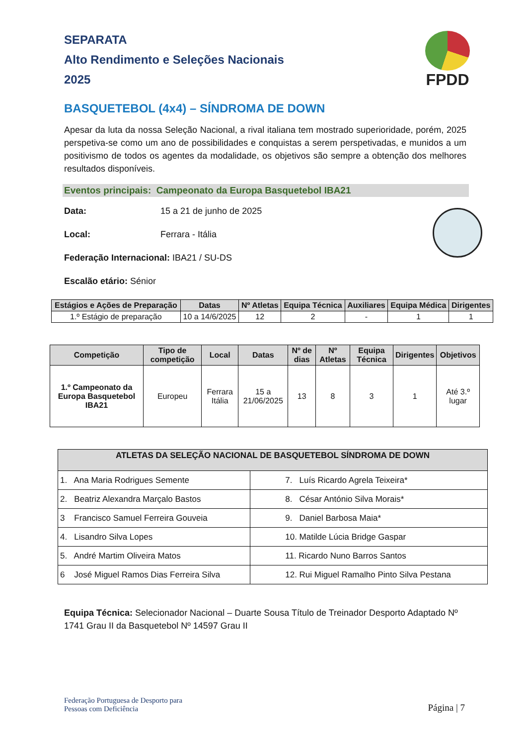SEPARATA
Alto Rendimento e Seleções Nacionais
2025
FPDD
BASQUETEBOL (4x4) – SÍNDROMA DE DOWN
Apesar da luta da nossa Seleção Nacional, a rival italiana tem mostrado superioridade, porém, 2025 perspetiva-se como um ano de possibilidades e conquistas a serem perspetivadas, e munidos a um positivismo de todos os agentes da modalidade, os objetivos são sempre a obtenção dos melhores resultados disponíveis.
Eventos principais: Campeonato da Europa Basquetebol IBA21
Data: 15 a 21 de junho de 2025
Local: Ferrara - Itália
Federação Internacional: IBA21 / SU-DS
Escalão etário: Sénior
| Estágios e Ações de Preparação | Datas | Nº Atletas | Equipa Técnica | Auxiliares | Equipa Médica | Dirigentes |
| --- | --- | --- | --- | --- | --- | --- |
| 1.º Estágio de preparação | 10 a 14/6/2025 | 12 | 2 | - | 1 | 1 |
| Competição | Tipo de competição | Local | Datas | Nº de dias | Nº Atletas | Equipa Técnica | Dirigentes | Objetivos |
| --- | --- | --- | --- | --- | --- | --- | --- | --- |
| 1.º Campeonato da Europa Basquetebol IBA21 | Europeu | Ferrara Itália | 15 a 21/06/2025 | 13 | 8 | 3 | 1 | Até 3.º lugar |
| ATLETAS DA SELEÇÃO NACIONAL DE BASQUETEBOL SÍNDROMA DE DOWN | |
| --- | --- |
| 1. Ana Maria Rodrigues Semente | 7. Luís Ricardo Agrela Teixeira* |
| 2. Beatriz Alexandra Marçalo Bastos | 8. César António Silva Morais* |
| 3 Francisco Samuel Ferreira Gouveia | 9. Daniel Barbosa Maia* |
| 4. Lisandro Silva Lopes | 10. Matilde Lúcia Bridge Gaspar |
| 5. André Martim Oliveira Matos | 11. Ricardo Nuno Barros Santos |
| 6 José Miguel Ramos Dias Ferreira Silva | 12. Rui Miguel Ramalho Pinto Silva Pestana |
Equipa Técnica: Selecionador Nacional – Duarte Sousa Título de Treinador Desporto Adaptado Nº 1741 Grau II da Basquetebol Nº 14597 Grau II
Federação Portuguesa de Desporto para
Pessoas com Deficiência
Página | 7